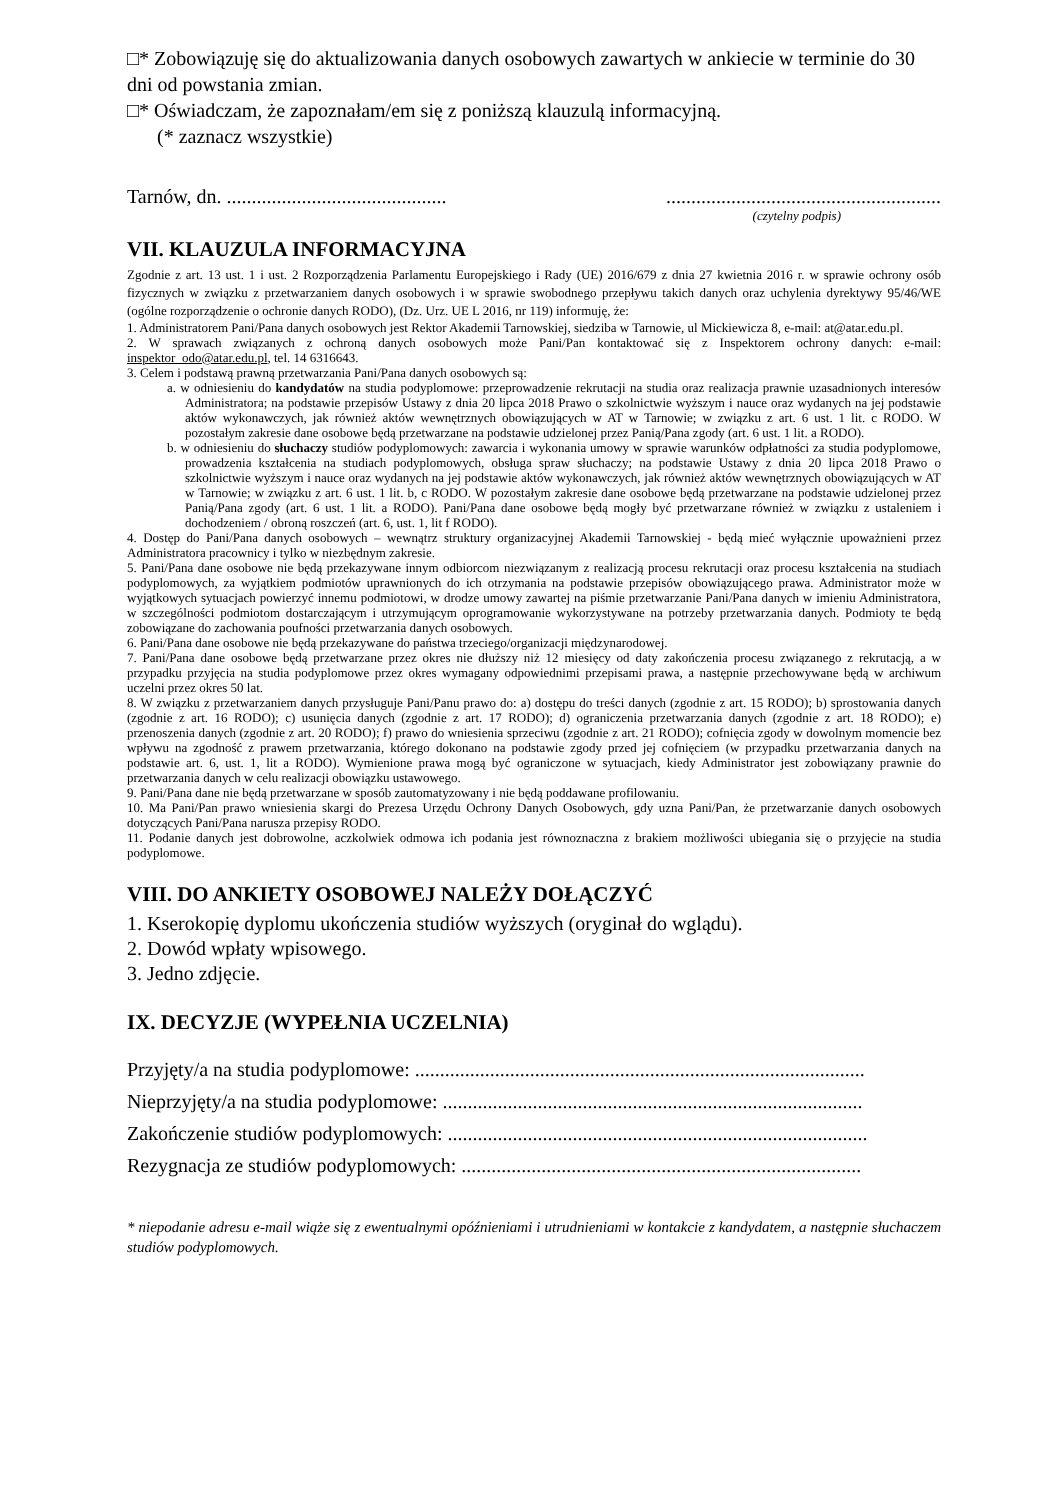□* Zobowiązuję się do aktualizowania danych osobowych zawartych w ankiecie w terminie do 30 dni od powstania zmian.
□* Oświadczam, że zapoznałam/em się z poniższą klauzulą informacyjną.
(* zaznacz wszystkie)
Tarnów, dn. ...................................................................................................
(czytelny podpis)
VII. KLAUZULA INFORMACYJNA
Zgodnie z art. 13 ust. 1 i ust. 2 Rozporządzenia Parlamentu Europejskiego i Rady (UE) 2016/679 z dnia 27 kwietnia 2016 r. w sprawie ochrony osób fizycznych w związku z przetwarzaniem danych osobowych i w sprawie swobodnego przepływu takich danych oraz uchylenia dyrektywy 95/46/WE (ogólne rozporządzenie o ochronie danych RODO), (Dz. Urz. UE L 2016, nr 119) informuję, że:
1. Administratorem Pani/Pana danych osobowych jest Rektor Akademii Tarnowskiej, siedziba w Tarnowie, ul Mickiewicza 8, e-mail: at@atar.edu.pl.
2. W sprawach związanych z ochroną danych osobowych może Pani/Pan kontaktować się z Inspektorem ochrony danych: e-mail: inspektor_odo@atar.edu.pl, tel. 14 6316643.
3. Celem i podstawą prawną przetwarzania Pani/Pana danych osobowych są:
a. w odniesieniu do kandydatów na studia podyplomowe: przeprowadzenie rekrutacji na studia oraz realizacja prawnie uzasadnionych interesów Administratora; na podstawie przepisów Ustawy z dnia 20 lipca 2018 Prawo o szkolnictwie wyższym i nauce oraz wydanych na jej podstawie aktów wykonawczych, jak również aktów wewnętrznych obowiązujących w AT w Tarnowie; w związku z art. 6 ust. 1 lit. c RODO. W pozostałym zakresie dane osobowe będą przetwarzane na podstawie udzielonej przez Panią/Pana zgody (art. 6 ust. 1 lit. a RODO).
b. w odniesieniu do słuchaczy studiów podyplomowych: zawarcia i wykonania umowy w sprawie warunków odpłatności za studia podyplomowe, prowadzenia kształcenia na studiach podyplomowych, obsługa spraw słuchaczy; na podstawie Ustawy z dnia 20 lipca 2018 Prawo o szkolnictwie wyższym i nauce oraz wydanych na jej podstawie aktów wykonawczych, jak również aktów wewnętrznych obowiązujących w AT w Tarnowie; w związku z art. 6 ust. 1 lit. b, c RODO. W pozostałym zakresie dane osobowe będą przetwarzane na podstawie udzielonej przez Panią/Pana zgody (art. 6 ust. 1 lit. a RODO). Pani/Pana dane osobowe będą mogły być przetwarzane również w związku z ustaleniem i dochodzeniem / obroną roszczeń (art. 6, ust. 1, lit f RODO).
4. Dostęp do Pani/Pana danych osobowych – wewnątrz struktury organizacyjnej Akademii Tarnowskiej - będą mieć wyłącznie upoważnieni przez Administratora pracownicy i tylko w niezbędnym zakresie.
5. Pani/Pana dane osobowe nie będą przekazywane innym odbiorcom niezwiązanym z realizacją procesu rekrutacji oraz procesu kształcenia na studiach podyplomowych, za wyjątkiem podmiotów uprawnionych do ich otrzymania na podstawie przepisów obowiązującego prawa. Administrator może w wyjątkowych sytuacjach powierzyć innemu podmiotowi, w drodze umowy zawartej na piśmie przetwarzanie Pani/Pana danych w imieniu Administratora, w szczególności podmiotom dostarczającym i utrzymującym oprogramowanie wykorzystywane na potrzeby przetwarzania danych. Podmioty te będą zobowiązane do zachowania poufności przetwarzania danych osobowych.
6. Pani/Pana dane osobowe nie będą przekazywane do państwa trzeciego/organizacji międzynarodowej.
7. Pani/Pana dane osobowe będą przetwarzane przez okres nie dłuższy niż 12 miesięcy od daty zakończenia procesu związanego z rekrutacją, a w przypadku przyjęcia na studia podyplomowe przez okres wymagany odpowiednimi przepisami prawa, a następnie przechowywane będą w archiwum uczelni przez okres 50 lat.
8. W związku z przetwarzaniem danych przysługuje Pani/Panu prawo do: a) dostępu do treści danych (zgodnie z art. 15 RODO); b) sprostowania danych (zgodnie z art. 16 RODO); c) usunięcia danych (zgodnie z art. 17 RODO); d) ograniczenia przetwarzania danych (zgodnie z art. 18 RODO); e) przenoszenia danych (zgodnie z art. 20 RODO); f) prawo do wniesienia sprzeciwu (zgodnie z art. 21 RODO); cofnięcia zgody w dowolnym momencie bez wpływu na zgodność z prawem przetwarzania, którego dokonano na podstawie zgody przed jej cofnięciem (w przypadku przetwarzania danych na podstawie art. 6, ust. 1, lit a RODO). Wymienione prawa mogą być ograniczone w sytuacjach, kiedy Administrator jest zobowiązany prawnie do przetwarzania danych w celu realizacji obowiązku ustawowego.
9. Pani/Pana dane nie będą przetwarzane w sposób zautomatyzowany i nie będą poddawane profilowaniu.
10. Ma Pani/Pan prawo wniesienia skargi do Prezesa Urzędu Ochrony Danych Osobowych, gdy uzna Pani/Pan, że przetwarzanie danych osobowych dotyczących Pani/Pana narusza przepisy RODO.
11. Podanie danych jest dobrowolne, aczkolwiek odmowa ich podania jest równoznaczna z brakiem możliwości ubiegania się o przyjęcie na studia podyplomowe.
VIII. DO ANKIETY OSOBOWEJ NALEŻY DOŁĄCZYĆ
1. Kserokopię dyplomu ukończenia studiów wyższych (oryginał do wglądu).
2. Dowód wpłaty wpisowego.
3. Jedno zdjęcie.
IX. DECYZJE (WYPEŁNIA UCZELNIA)
Przyjęty/a na studia podyplomowe: ..........................................................................................
Nieprzyjęty/a na studia podyplomowe: ....................................................................................
Zakończenie studiów podyplomowych: ....................................................................................
Rezygnacja ze studiów podyplomowych: ................................................................................
* niepodanie adresu e-mail wiąże się z ewentualnymi opóźnieniami i utrudnieniami w kontakcie z kandydatem, a następnie słuchaczem studiów podyplomowych.